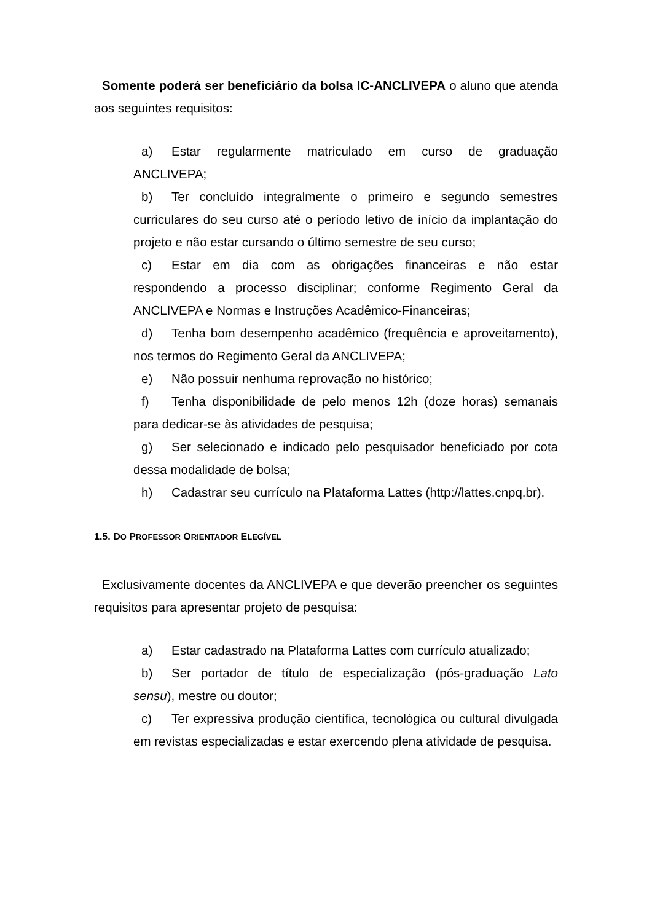Somente poderá ser beneficiário da bolsa IC-ANCLIVEPA o aluno que atenda aos seguintes requisitos:
a) Estar regularmente matriculado em curso de graduação ANCLIVEPA;
b) Ter concluído integralmente o primeiro e segundo semestres curriculares do seu curso até o período letivo de início da implantação do projeto e não estar cursando o último semestre de seu curso;
c) Estar em dia com as obrigações financeiras e não estar respondendo a processo disciplinar; conforme Regimento Geral da ANCLIVEPA e Normas e Instruções Acadêmico-Financeiras;
d) Tenha bom desempenho acadêmico (frequência e aproveitamento), nos termos do Regimento Geral da ANCLIVEPA;
e) Não possuir nenhuma reprovação no histórico;
f) Tenha disponibilidade de pelo menos 12h (doze horas) semanais para dedicar-se às atividades de pesquisa;
g) Ser selecionado e indicado pelo pesquisador beneficiado por cota dessa modalidade de bolsa;
h) Cadastrar seu currículo na Plataforma Lattes (http://lattes.cnpq.br).
1.5. DO PROFESSOR ORIENTADOR ELEGÍVEL
Exclusivamente docentes da ANCLIVEPA e que deverão preencher os seguintes requisitos para apresentar projeto de pesquisa:
a) Estar cadastrado na Plataforma Lattes com currículo atualizado;
b) Ser portador de título de especialização (pós-graduação Lato sensu), mestre ou doutor;
c) Ter expressiva produção científica, tecnológica ou cultural divulgada em revistas especializadas e estar exercendo plena atividade de pesquisa.